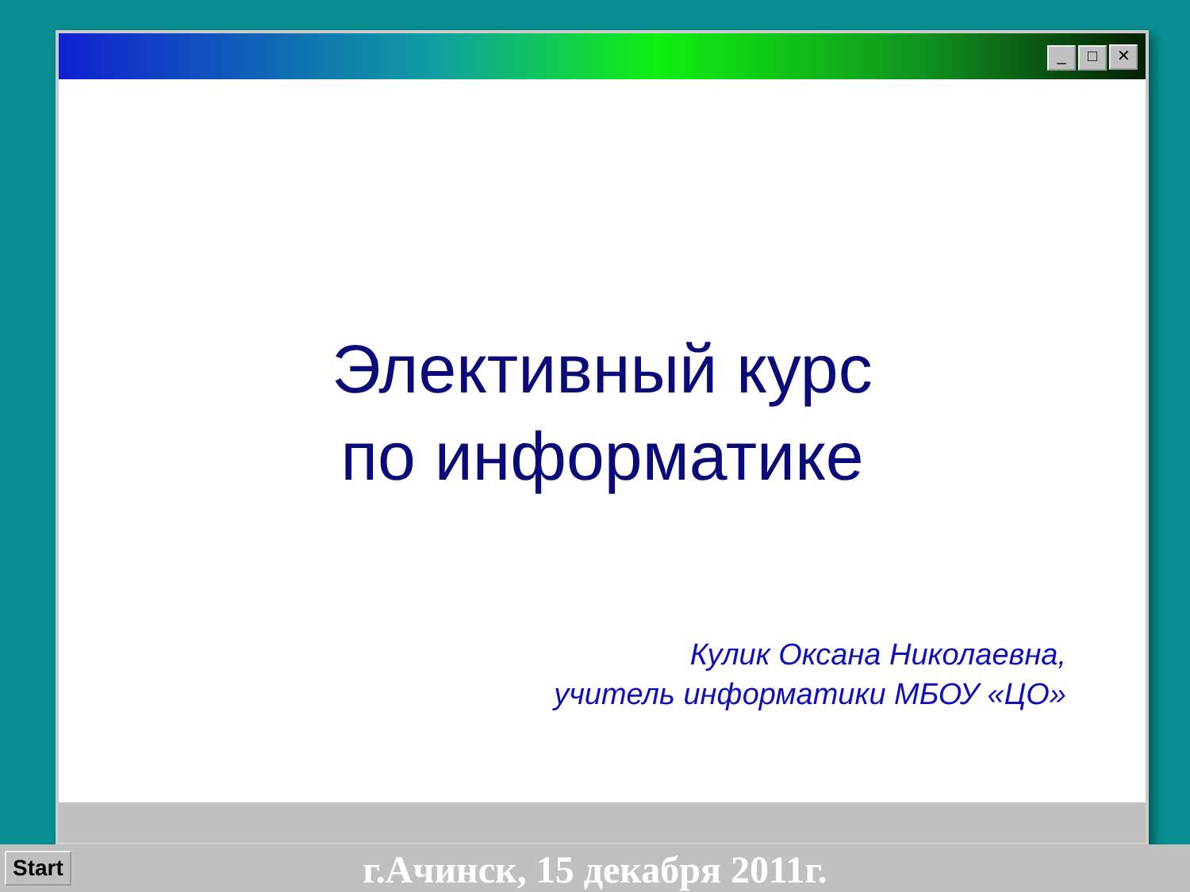_ □ ✕
Элективный курс
по информатике
Кулик Оксана Николаевна,
учитель информатики МБОУ «ЦО»
Start
г.Ачинск, 15 декабря 2011г.